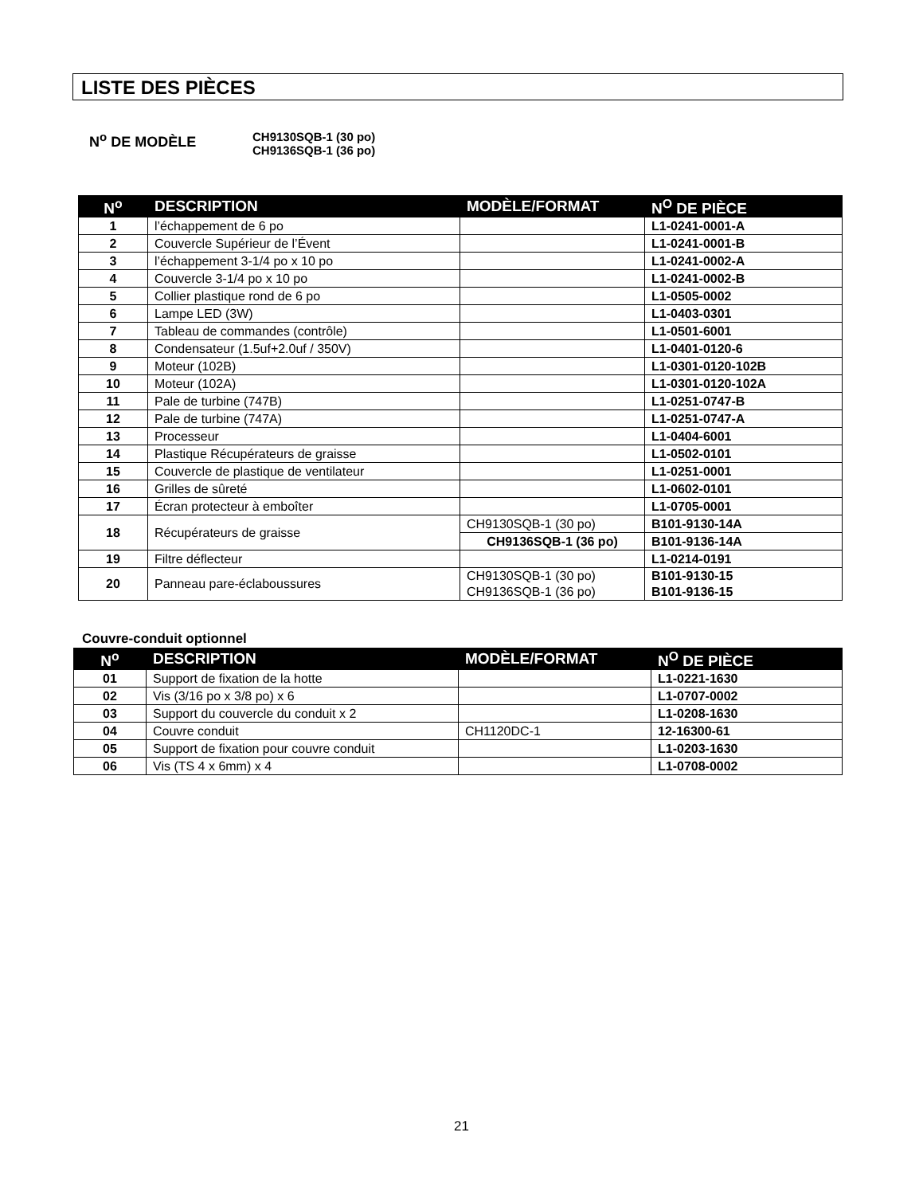LISTE DES PIÈCES
N<sup>o</sup> DE MODÈLE
CH9130SQB-1 (30 po)
CH9136SQB-1 (36 po)
| N<sup>o</sup> | DESCRIPTION | MODÈLE/FORMAT | N<sup>O</sup> DE PIÈCE |
| --- | --- | --- | --- |
| 1 | l’échappement de 6 po | | L1-0241-0001-A |
| 2 | Couvercle Supérieur de l’Évent | | L1-0241-0001-B |
| 3 | l’échappement 3-1/4 po x 10 po | | L1-0241-0002-A |
| 4 | Couvercle 3-1/4 po x 10 po | | L1-0241-0002-B |
| 5 | Collier plastique rond de 6 po | | L1-0505-0002 |
| 6 | Lampe LED (3W) | | L1-0403-0301 |
| 7 | Tableau de commandes (contrôle) | | L1-0501-6001 |
| 8 | Condensateur (1.5uf+2.0uf / 350V) | | L1-0401-0120-6 |
| 9 | Moteur (102B) | | L1-0301-0120-102B |
| 10 | Moteur (102A) | | L1-0301-0120-102A |
| 11 | Pale de turbine (747B) | | L1-0251-0747-B |
| 12 | Pale de turbine (747A) | | L1-0251-0747-A |
| 13 | Processeur | | L1-0404-6001 |
| 14 | Plastique Récupérateurs de graisse | | L1-0502-0101 |
| 15 | Couvercle de plastique de ventilateur | | L1-0251-0001 |
| 16 | Grilles de sûreté | | L1-0602-0101 |
| 17 | Écran protecteur à emboîter | | L1-0705-0001 |
| 18 | Récupérateurs de graisse | CH9130SQB-1 (30 po) | B101-9130-14A |
| | | CH9136SQB-1 (36 po) | B101-9136-14A |
| 19 | Filtre déflecteur | | L1-0214-0191 |
| 20 | Panneau pare-éclaboussures | CH9130SQB-1 (30 po) CH9136SQB-1 (36 po) | B101-9130-15 B101-9136-15 |
Couvre-conduit optionnel
| N<sup>o</sup> | DESCRIPTION | MODÈLE/FORMAT | N<sup>O</sup> DE PIÈCE |
| --- | --- | --- | --- |
| 01 | Support de fixation de la hotte | | L1-0221-1630 |
| 02 | Vis (3/16 po x 3/8 po) x 6 | | L1-0707-0002 |
| 03 | Support du couvercle du conduit x 2 | | L1-0208-1630 |
| 04 | Couvre conduit | CH1120DC-1 | 12-16300-61 |
| 05 | Support de fixation pour couvre conduit | | L1-0203-1630 |
| 06 | Vis (TS 4 x 6mm) x 4 | | L1-0708-0002 |
21